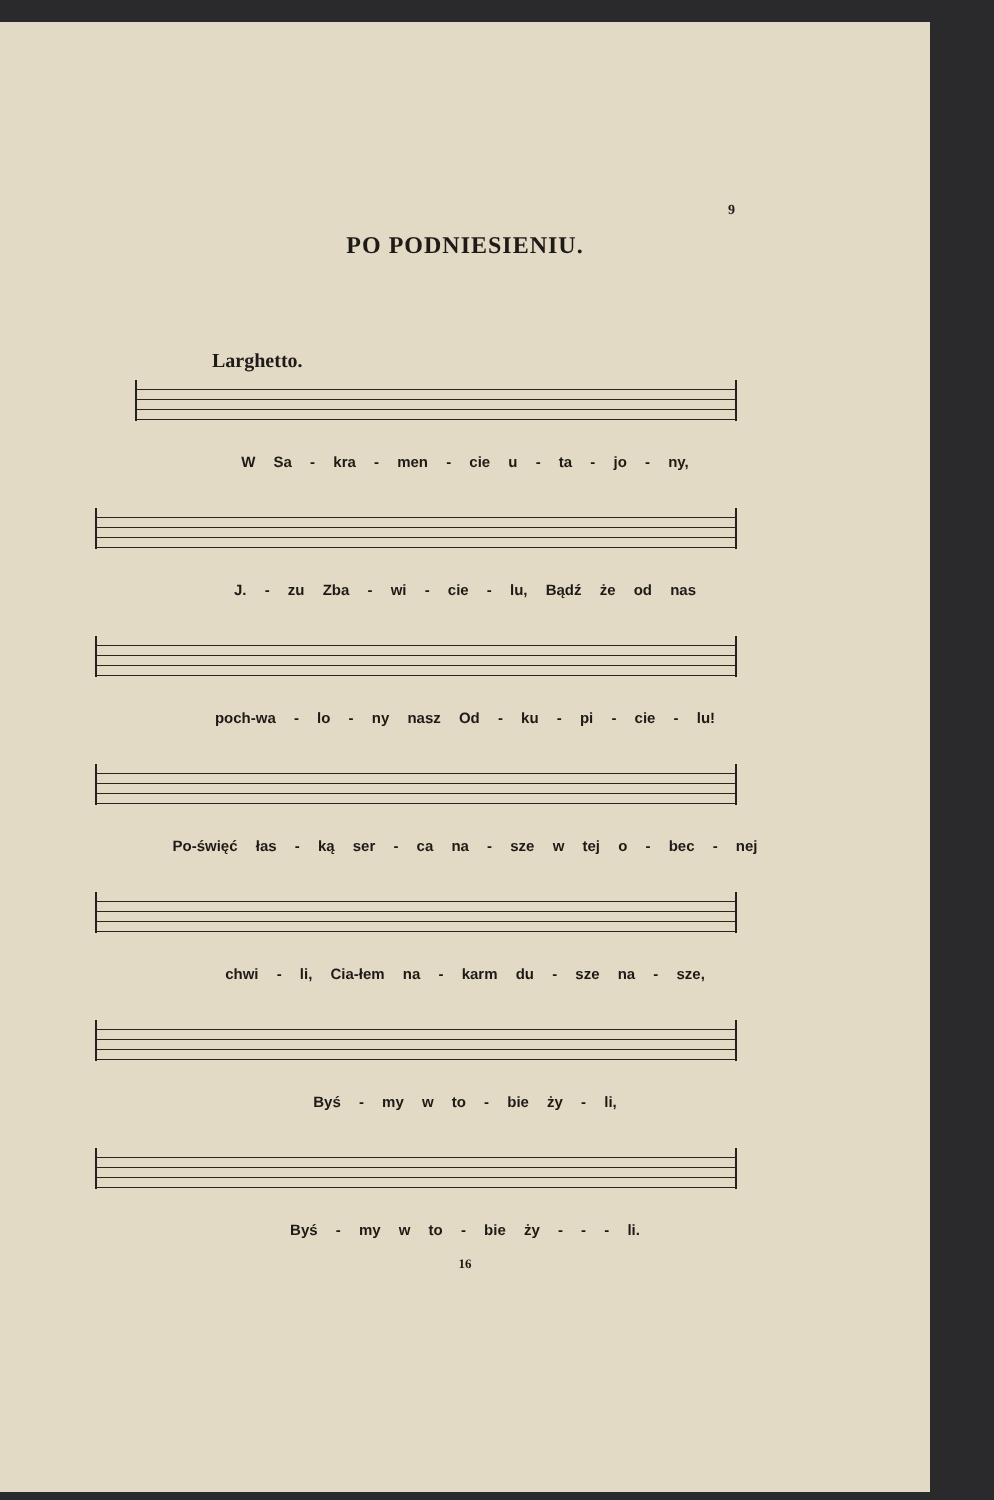9
PO PODNIESIENIU.
Larghetto.
W Sa - kra - men - cie u - ta - jo - ny,
J. - zu Zba - wi - cie - lu, Bądź że od nas
poch-wa - lo - ny nasz Od - ku - pi - cie - lu!
Po-święć łas - ką ser - ca na - sze w tej o - bec - nej
chwi - li, Cia-łem na - karm du - sze na - sze,
Byś - my w to - bie ży - li,
Byś - my w to - bie ży - - - li.
16